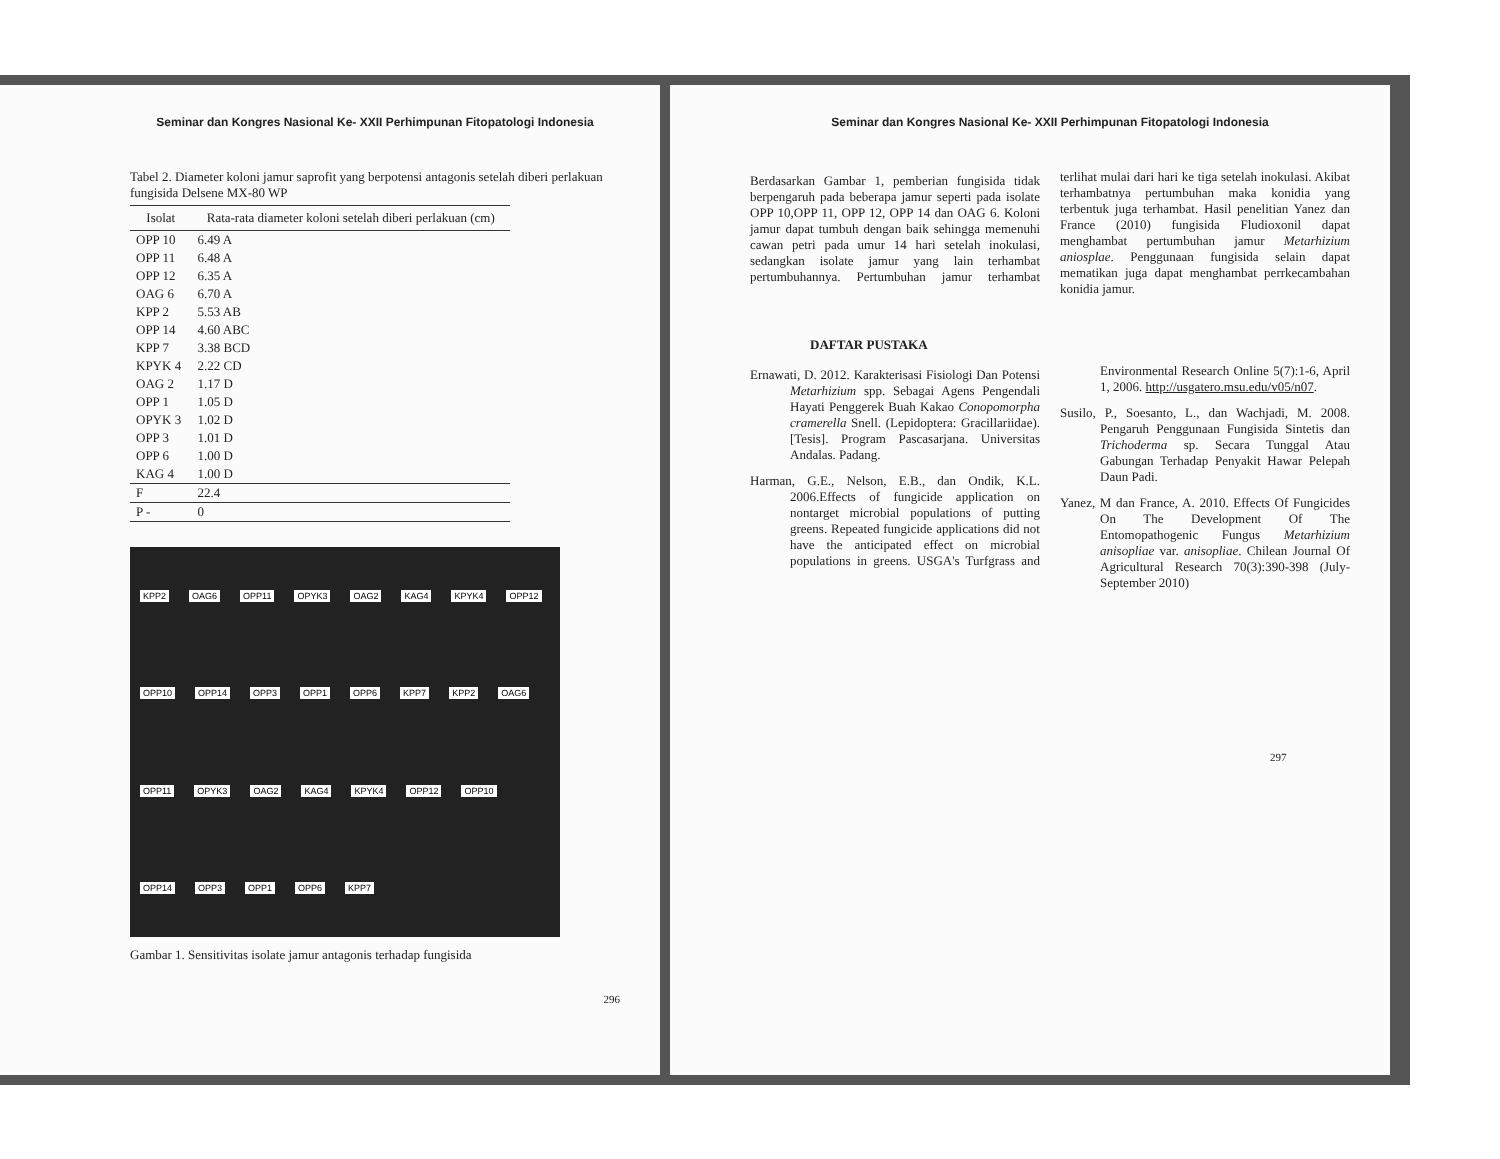Seminar dan Kongres Nasional Ke- XXII Perhimpunan Fitopatologi Indonesia
Tabel 2. Diameter koloni jamur saprofit yang berpotensi antagonis setelah diberi perlakuan fungisida Delsene MX-80 WP
| Isolat | Rata-rata diameter koloni setelah diberi perlakuan (cm) |
| --- | --- |
| OPP 10 | 6.49 A |
| OPP 11 | 6.48 A |
| OPP 12 | 6.35 A |
| OAG 6 | 6.70 A |
| KPP 2 | 5.53 AB |
| OPP 14 | 4.60 ABC |
| KPP 7 | 3.38 BCD |
| KPYK 4 | 2.22 CD |
| OAG 2 | 1.17 D |
| OPP 1 | 1.05 D |
| OPYK 3 | 1.02 D |
| OPP 3 | 1.01 D |
| OPP 6 | 1.00 D |
| KAG 4 | 1.00 D |
| F | 22.4 |
| P - | 0 |
KPP2 OAG6 OPP11 OPYK3 OAG2 KAG4 KPYK4 OPP12 OPP10 OPP14 OPP3 OPP1 OPP6 KPP7 KPP2 OAG6 OPP11 OPYK3 OAG2 KAG4 KPYK4 OPP12 OPP10 OPP14 OPP3 OPP1 OPP6 KPP7
Gambar 1. Sensitivitas isolate jamur antagonis terhadap fungisida
296
Seminar dan Kongres Nasional Ke- XXII Perhimpunan Fitopatologi Indonesia
Berdasarkan Gambar 1, pemberian fungisida tidak berpengaruh pada beberapa jamur seperti pada isolate OPP 10,OPP 11, OPP 12, OPP 14 dan OAG 6. Koloni jamur dapat tumbuh dengan baik sehingga memenuhi cawan petri pada umur 14 hari setelah inokulasi, sedangkan isolate jamur yang lain terhambat pertumbuhannya. Pertumbuhan jamur terhambat terlihat mulai dari hari ke tiga setelah inokulasi. Akibat terhambatnya pertumbuhan maka konidia yang terbentuk juga terhambat. Hasil penelitian Yanez dan France (2010) fungisida Fludioxonil dapat menghambat pertumbuhan jamur Metarhizium aniosplae. Penggunaan fungisida selain dapat mematikan juga dapat menghambat perrkecambahan konidia jamur.
DAFTAR PUSTAKA
Ernawati, D. 2012. Karakterisasi Fisiologi Dan Potensi Metarhizium spp. Sebagai Agens Pengendali Hayati Penggerek Buah Kakao Conopomorpha cramerella Snell. (Lepidoptera: Gracillariidae). [Tesis]. Program Pascasarjana. Universitas Andalas. Padang.
Harman, G.E., Nelson, E.B., dan Ondik, K.L. 2006.Effects of fungicide application on nontarget microbial populations of putting greens. Repeated fungicide applications did not have the anticipated effect on microbial populations in greens. USGA's Turfgrass and Environmental Research Online 5(7):1-6, April 1, 2006. http://usgatero.msu.edu/v05/n07.
Susilo, P., Soesanto, L., dan Wachjadi, M. 2008. Pengaruh Penggunaan Fungisida Sintetis dan Trichoderma sp. Secara Tunggal Atau Gabungan Terhadap Penyakit Hawar Pelepah Daun Padi.
Yanez, M dan France, A. 2010. Effects Of Fungicides On The Development Of The Entomopathogenic Fungus Metarhizium anisopliae var. anisopliae. Chilean Journal Of Agricultural Research 70(3):390-398 (July-September 2010)
297